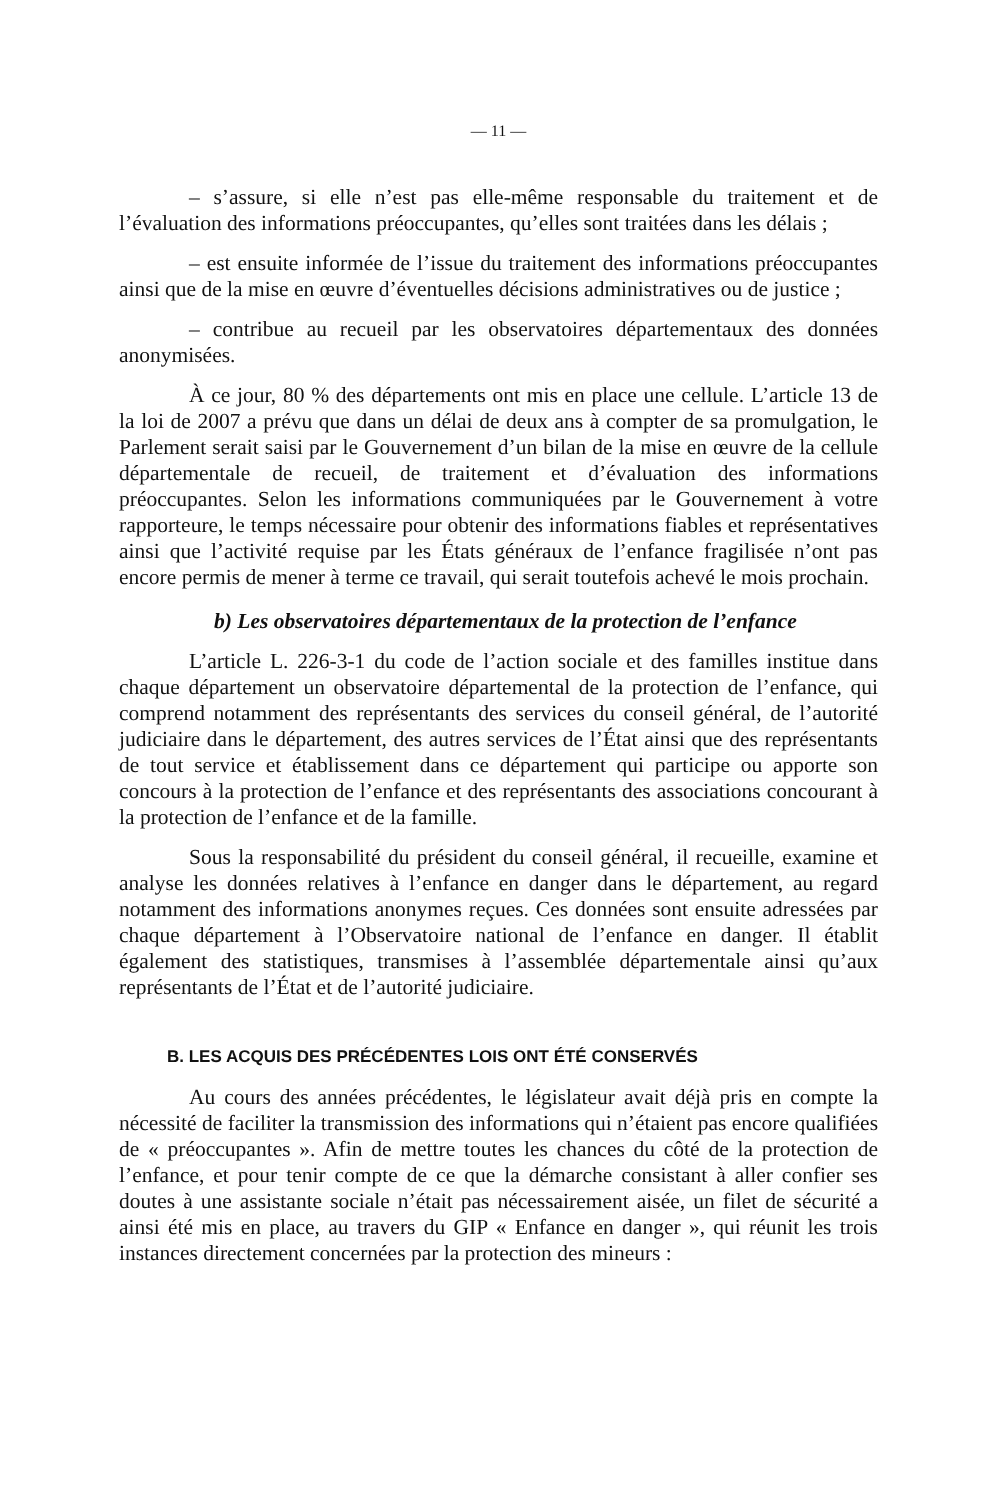— 11 —
– s’assure, si elle n’est pas elle-même responsable du traitement et de l’évaluation des informations préoccupantes, qu’elles sont traitées dans les délais ;
– est ensuite informée de l’issue du traitement des informations préoccupantes ainsi que de la mise en œuvre d’éventuelles décisions administratives ou de justice ;
– contribue au recueil par les observatoires départementaux des données anonymisées.
À ce jour, 80 % des départements ont mis en place une cellule. L’article 13 de la loi de 2007 a prévu que dans un délai de deux ans à compter de sa promulgation, le Parlement serait saisi par le Gouvernement d’un bilan de la mise en œuvre de la cellule départementale de recueil, de traitement et d’évaluation des informations préoccupantes. Selon les informations communiquées par le Gouvernement à votre rapporteure, le temps nécessaire pour obtenir des informations fiables et représentatives ainsi que l’activité requise par les États généraux de l’enfance fragilisée n’ont pas encore permis de mener à terme ce travail, qui serait toutefois achevé le mois prochain.
b) Les observatoires départementaux de la protection de l’enfance
L’article L. 226-3-1 du code de l’action sociale et des familles institue dans chaque département un observatoire départemental de la protection de l’enfance, qui comprend notamment des représentants des services du conseil général, de l’autorité judiciaire dans le département, des autres services de l’État ainsi que des représentants de tout service et établissement dans ce département qui participe ou apporte son concours à la protection de l’enfance et des représentants des associations concourant à la protection de l’enfance et de la famille.
Sous la responsabilité du président du conseil général, il recueille, examine et analyse les données relatives à l’enfance en danger dans le département, au regard notamment des informations anonymes reçues. Ces données sont ensuite adressées par chaque département à l’Observatoire national de l’enfance en danger. Il établit également des statistiques, transmises à l’assemblée départementale ainsi qu’aux représentants de l’État et de l’autorité judiciaire.
B. LES ACQUIS DES PRÉCÉDENTES LOIS ONT ÉTÉ CONSERVÉS
Au cours des années précédentes, le législateur avait déjà pris en compte la nécessité de faciliter la transmission des informations qui n’étaient pas encore qualifiées de « préoccupantes ». Afin de mettre toutes les chances du côté de la protection de l’enfance, et pour tenir compte de ce que la démarche consistant à aller confier ses doutes à une assistante sociale n’était pas nécessairement aisée, un filet de sécurité a ainsi été mis en place, au travers du GIP « Enfance en danger », qui réunit les trois instances directement concernées par la protection des mineurs :